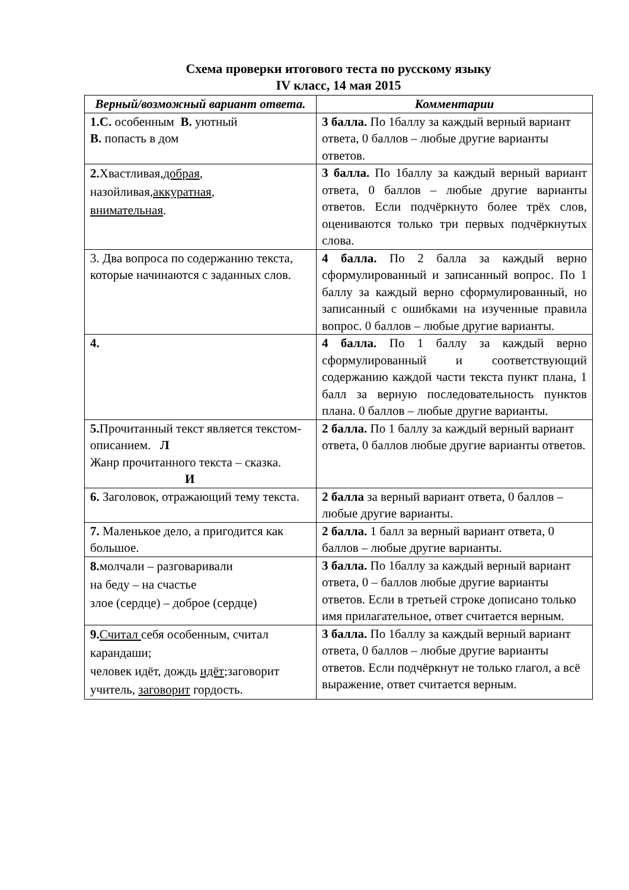Схема проверки итогового теста по русскому языку
IV класс, 14 мая 2015
| Верный/возможный вариант ответа. | Комментарии |
| --- | --- |
| 1.С. особенным В. уютный В. попасть в дом | 3 балла. По 1баллу за каждый верный вариант ответа, 0 баллов – любые другие варианты ответов. |
| 2. Хвастливая, добрая , назойливая, аккуратная , внимательная . | 3 балла. По 1баллу за каждый верный вариант ответа, 0 баллов – любые другие варианты ответов. Если подчёркнуто более трёх слов, оцениваются только три первых подчёркнутых слова. |
| 3. Два вопроса по содержанию текста, которые начинаются с заданных слов. | 4 балла. По 2 балла за каждый верно сформулированный и записанный вопрос. По 1 баллу за каждый верно сформулированный, но записанный с ошибками на изученные правила вопрос. 0 баллов – любые другие варианты. |
| 4. | 4 балла. По 1 баллу за каждый верно сформулированный и соответствующий содержанию каждой части текста пункт плана, 1 балл за верную последовательность пунктов плана. 0 баллов – любые другие варианты. |
| 5. Прочитанный текст является текстом-описанием. Л Жанр прочитанного текста – сказка. И | 2 балла. По 1 баллу за каждый верный вариант ответа, 0 баллов любые другие варианты ответов. |
| 6. Заголовок, отражающий тему текста. | 2 балла за верный вариант ответа, 0 баллов – любые другие варианты. |
| 7. Маленькое дело, а пригодится как большое. | 2 балла. 1 балл за верный вариант ответа, 0 баллов – любые другие варианты. |
| 8. молчали – разговаривали на беду – на счастье злое (сердце) – доброе (сердце) | 3 балла. По 1баллу за каждый верный вариант ответа, 0 – баллов любые другие варианты ответов. Если в третьей строке дописано только имя прилагательное, ответ считается верным. |
| 9. Считал себя особенным, считал карандаши; человек идёт, дождь идёт ;заговорит учитель, заговорит гордость. | 3 балла. По 1баллу за каждый верный вариант ответа, 0 баллов – любые другие варианты ответов. Если подчёркнут не только глагол, а всё выражение, ответ считается верным. |